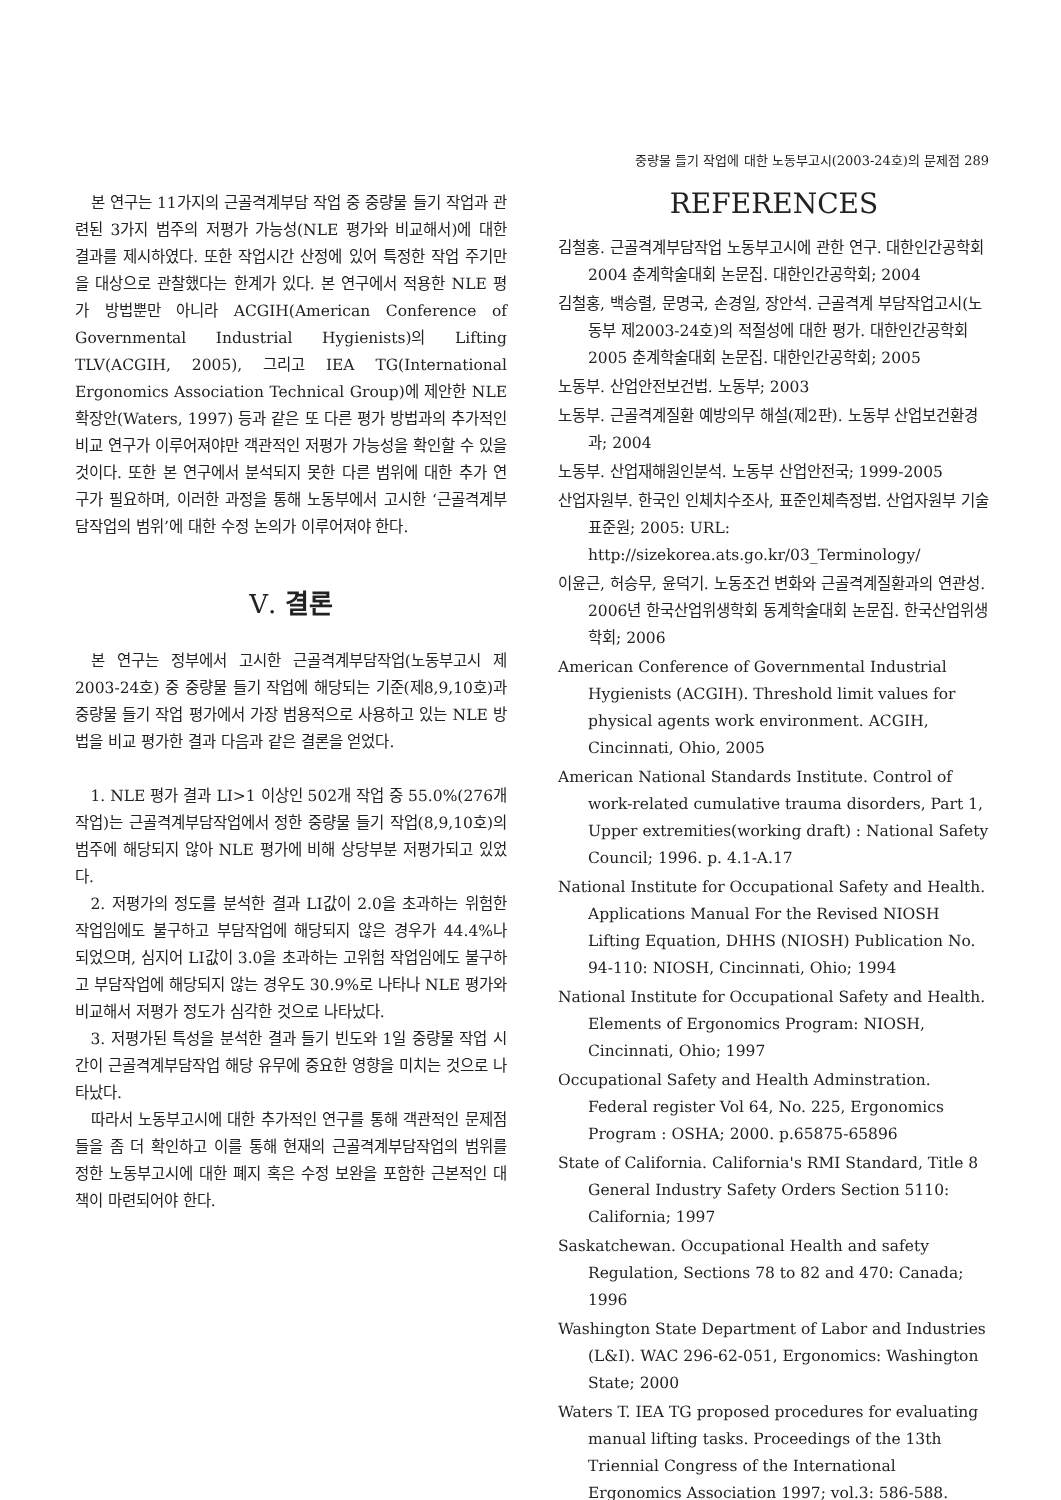중량물 들기 작업에 대한 노동부고시(2003-24호)의 문제점 289
본 연구는 11가지의 근골격계부담 작업 중 중량물 들기 작업과 관련된 3가지 범주의 저평가 가능성(NLE 평가와 비교해서)에 대한 결과를 제시하였다. 또한 작업시간 산정에 있어 특정한 작업 주기만을 대상으로 관찰했다는 한계가 있다. 본 연구에서 적용한 NLE 평가 방법뿐만 아니라 ACGIH(American Conference of Governmental Industrial Hygienists)의 Lifting TLV(ACGIH, 2005), 그리고 IEA TG(International Ergonomics Association Technical Group)에 제안한 NLE 확장안(Waters, 1997) 등과 같은 또 다른 평가 방법과의 추가적인 비교 연구가 이루어져야만 객관적인 저평가 가능성을 확인할 수 있을 것이다. 또한 본 연구에서 분석되지 못한 다른 범위에 대한 추가 연구가 필요하며, 이러한 과정을 통해 노동부에서 고시한 ‘근골격계부담작업의 범위’에 대한 수정 논의가 이루어져야 한다.
Ⅴ. 결론
본 연구는 정부에서 고시한 근골격계부담작업(노동부고시 제2003-24호) 중 중량물 들기 작업에 해당되는 기준(제8,9,10호)과 중량물 들기 작업 평가에서 가장 범용적으로 사용하고 있는 NLE 방법을 비교 평가한 결과 다음과 같은 결론을 얻었다.
1. NLE 평가 결과 LI>1 이상인 502개 작업 중 55.0%(276개 작업)는 근골격계부담작업에서 정한 중량물 들기 작업(8,9,10호)의 범주에 해당되지 않아 NLE 평가에 비해 상당부분 저평가되고 있었다.
2. 저평가의 정도를 분석한 결과 LI값이 2.0을 초과하는 위험한 작업임에도 불구하고 부담작업에 해당되지 않은 경우가 44.4%나 되었으며, 심지어 LI값이 3.0을 초과하는 고위험 작업임에도 불구하고 부담작업에 해당되지 않는 경우도 30.9%로 나타나 NLE 평가와 비교해서 저평가 정도가 심각한 것으로 나타났다.
3. 저평가된 특성을 분석한 결과 들기 빈도와 1일 중량물 작업 시간이 근골격계부담작업 해당 유무에 중요한 영향을 미치는 것으로 나타났다.
따라서 노동부고시에 대한 추가적인 연구를 통해 객관적인 문제점들을 좀 더 확인하고 이를 통해 현재의 근골격계부담작업의 범위를 정한 노동부고시에 대한 폐지 혹은 수정 보완을 포함한 근본적인 대책이 마련되어야 한다.
REFERENCES
김철홍. 근골격계부담작업 노동부고시에 관한 연구. 대한인간공학회 2004 춘계학술대회 논문집. 대한인간공학회; 2004
김철홍, 백승렬, 문명국, 손경일, 장안석. 근골격계 부담작업고시(노동부 제2003-24호)의 적절성에 대한 평가. 대한인간공학회 2005 춘계학술대회 논문집. 대한인간공학회; 2005
노동부. 산업안전보건법. 노동부; 2003
노동부. 근골격계질환 예방의무 해설(제2판). 노동부 산업보건환경과; 2004
노동부. 산업재해원인분석. 노동부 산업안전국; 1999-2005
산업자원부. 한국인 인체치수조사, 표준인체측정법. 산업자원부 기술표준원; 2005: URL: http://sizekorea.ats.go.kr/03_Terminology/
이윤근, 허승무, 윤덕기. 노동조건 변화와 근골격계질환과의 연관성. 2006년 한국산업위생학회 동계학술대회 논문집. 한국산업위생학회; 2006
American Conference of Governmental Industrial Hygienists (ACGIH). Threshold limit values for physical agents work environment. ACGIH, Cincinnati, Ohio, 2005
American National Standards Institute. Control of work-related cumulative trauma disorders, Part 1, Upper extremities(working draft) : National Safety Council; 1996. p. 4.1-A.17
National Institute for Occupational Safety and Health. Applications Manual For the Revised NIOSH Lifting Equation, DHHS (NIOSH) Publication No. 94-110: NIOSH, Cincinnati, Ohio; 1994
National Institute for Occupational Safety and Health. Elements of Ergonomics Program: NIOSH, Cincinnati, Ohio; 1997
Occupational Safety and Health Adminstration. Federal register Vol 64, No. 225, Ergonomics Program : OSHA; 2000. p.65875-65896
State of California. California's RMI Standard, Title 8 General Industry Safety Orders Section 5110: California; 1997
Saskatchewan. Occupational Health and safety Regulation, Sections 78 to 82 and 470: Canada; 1996
Washington State Department of Labor and Industries (L&I). WAC 296-62-051, Ergonomics: Washington State; 2000
Waters T. IEA TG proposed procedures for evaluating manual lifting tasks. Proceedings of the 13th Triennial Congress of the International Ergonomics Association 1997; vol.3: 586-588.